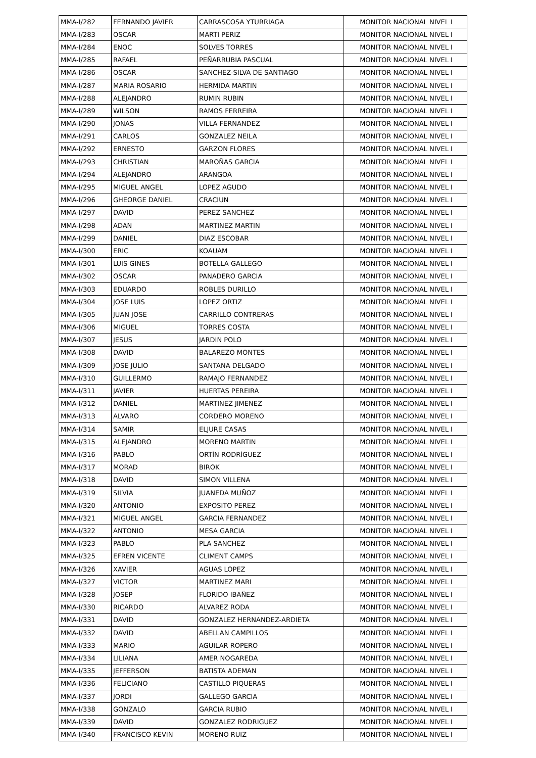| MMA-I/282 | FERNANDO JAVIER | CARRASCOSA YTURRIAGA | MONITOR NACIONAL NIVEL I |
| MMA-I/283 | OSCAR | MARTI PERIZ | MONITOR NACIONAL NIVEL I |
| MMA-I/284 | ENOC | SOLVES TORRES | MONITOR NACIONAL NIVEL I |
| MMA-I/285 | RAFAEL | PEÑARRUBIA PASCUAL | MONITOR NACIONAL NIVEL I |
| MMA-I/286 | OSCAR | SANCHEZ-SILVA DE SANTIAGO | MONITOR NACIONAL NIVEL I |
| MMA-I/287 | MARIA ROSARIO | HERMIDA MARTIN | MONITOR NACIONAL NIVEL I |
| MMA-I/288 | ALEJANDRO | RUMIN RUBIN | MONITOR NACIONAL NIVEL I |
| MMA-I/289 | WILSON | RAMOS FERREIRA | MONITOR NACIONAL NIVEL I |
| MMA-I/290 | JONAS | VILLA FERNANDEZ | MONITOR NACIONAL NIVEL I |
| MMA-I/291 | CARLOS | GONZALEZ NEILA | MONITOR NACIONAL NIVEL I |
| MMA-I/292 | ERNESTO | GARZON FLORES | MONITOR NACIONAL NIVEL I |
| MMA-I/293 | CHRISTIAN | MAROÑAS GARCIA | MONITOR NACIONAL NIVEL I |
| MMA-I/294 | ALEJANDRO | ARANGOA | MONITOR NACIONAL NIVEL I |
| MMA-I/295 | MIGUEL ANGEL | LOPEZ AGUDO | MONITOR NACIONAL NIVEL I |
| MMA-I/296 | GHEORGE DANIEL | CRACIUN | MONITOR NACIONAL NIVEL I |
| MMA-I/297 | DAVID | PEREZ SANCHEZ | MONITOR NACIONAL NIVEL I |
| MMA-I/298 | ADAN | MARTINEZ MARTIN | MONITOR NACIONAL NIVEL I |
| MMA-I/299 | DANIEL | DIAZ ESCOBAR | MONITOR NACIONAL NIVEL I |
| MMA-I/300 | ERIC | KOAUAM | MONITOR NACIONAL NIVEL I |
| MMA-I/301 | LUIS GINES | BOTELLA GALLEGO | MONITOR NACIONAL NIVEL I |
| MMA-I/302 | OSCAR | PANADERO GARCIA | MONITOR NACIONAL NIVEL I |
| MMA-I/303 | EDUARDO | ROBLES DURILLO | MONITOR NACIONAL NIVEL I |
| MMA-I/304 | JOSE LUIS | LOPEZ ORTIZ | MONITOR NACIONAL NIVEL I |
| MMA-I/305 | JUAN JOSE | CARRILLO CONTRERAS | MONITOR NACIONAL NIVEL I |
| MMA-I/306 | MIGUEL | TORRES COSTA | MONITOR NACIONAL NIVEL I |
| MMA-I/307 | JESUS | JARDIN POLO | MONITOR NACIONAL NIVEL I |
| MMA-I/308 | DAVID | BALAREZO MONTES | MONITOR NACIONAL NIVEL I |
| MMA-I/309 | JOSE JULIO | SANTANA DELGADO | MONITOR NACIONAL NIVEL I |
| MMA-I/310 | GUILLERMO | RAMAJO FERNANDEZ | MONITOR NACIONAL NIVEL I |
| MMA-I/311 | JAVIER | HUERTAS PEREIRA | MONITOR NACIONAL NIVEL I |
| MMA-I/312 | DANIEL | MARTINEZ JIMENEZ | MONITOR NACIONAL NIVEL I |
| MMA-I/313 | ALVARO | CORDERO MORENO | MONITOR NACIONAL NIVEL I |
| MMA-I/314 | SAMIR | ELJURE CASAS | MONITOR NACIONAL NIVEL I |
| MMA-I/315 | ALEJANDRO | MORENO MARTIN | MONITOR NACIONAL NIVEL I |
| MMA-I/316 | PABLO | ORTÍN RODRÍGUEZ | MONITOR NACIONAL NIVEL I |
| MMA-I/317 | MORAD | BIROK | MONITOR NACIONAL NIVEL I |
| MMA-I/318 | DAVID | SIMON VILLENA | MONITOR NACIONAL NIVEL I |
| MMA-I/319 | SILVIA | JUANEDA MUÑOZ | MONITOR NACIONAL NIVEL I |
| MMA-I/320 | ANTONIO | EXPOSITO PEREZ | MONITOR NACIONAL NIVEL I |
| MMA-I/321 | MIGUEL ANGEL | GARCIA FERNANDEZ | MONITOR NACIONAL NIVEL I |
| MMA-I/322 | ANTONIO | MESA GARCIA | MONITOR NACIONAL NIVEL I |
| MMA-I/323 | PABLO | PLA SANCHEZ | MONITOR NACIONAL NIVEL I |
| MMA-I/325 | EFREN VICENTE | CLIMENT CAMPS | MONITOR NACIONAL NIVEL I |
| MMA-I/326 | XAVIER | AGUAS LOPEZ | MONITOR NACIONAL NIVEL I |
| MMA-I/327 | VICTOR | MARTINEZ MARI | MONITOR NACIONAL NIVEL I |
| MMA-I/328 | JOSEP | FLORIDO IBAÑEZ | MONITOR NACIONAL NIVEL I |
| MMA-I/330 | RICARDO | ALVAREZ RODA | MONITOR NACIONAL NIVEL I |
| MMA-I/331 | DAVID | GONZALEZ HERNANDEZ-ARDIETA | MONITOR NACIONAL NIVEL I |
| MMA-I/332 | DAVID | ABELLAN CAMPILLOS | MONITOR NACIONAL NIVEL I |
| MMA-I/333 | MARIO | AGUILAR ROPERO | MONITOR NACIONAL NIVEL I |
| MMA-I/334 | LILIANA | AMER NOGAREDA | MONITOR NACIONAL NIVEL I |
| MMA-I/335 | JEFFERSON | BATISTA ADEMAN | MONITOR NACIONAL NIVEL I |
| MMA-I/336 | FELICIANO | CASTILLO PIQUERAS | MONITOR NACIONAL NIVEL I |
| MMA-I/337 | JORDI | GALLEGO GARCIA | MONITOR NACIONAL NIVEL I |
| MMA-I/338 | GONZALO | GARCIA RUBIO | MONITOR NACIONAL NIVEL I |
| MMA-I/339 | DAVID | GONZALEZ RODRIGUEZ | MONITOR NACIONAL NIVEL I |
| MMA-I/340 | FRANCISCO KEVIN | MORENO RUIZ | MONITOR NACIONAL NIVEL I |